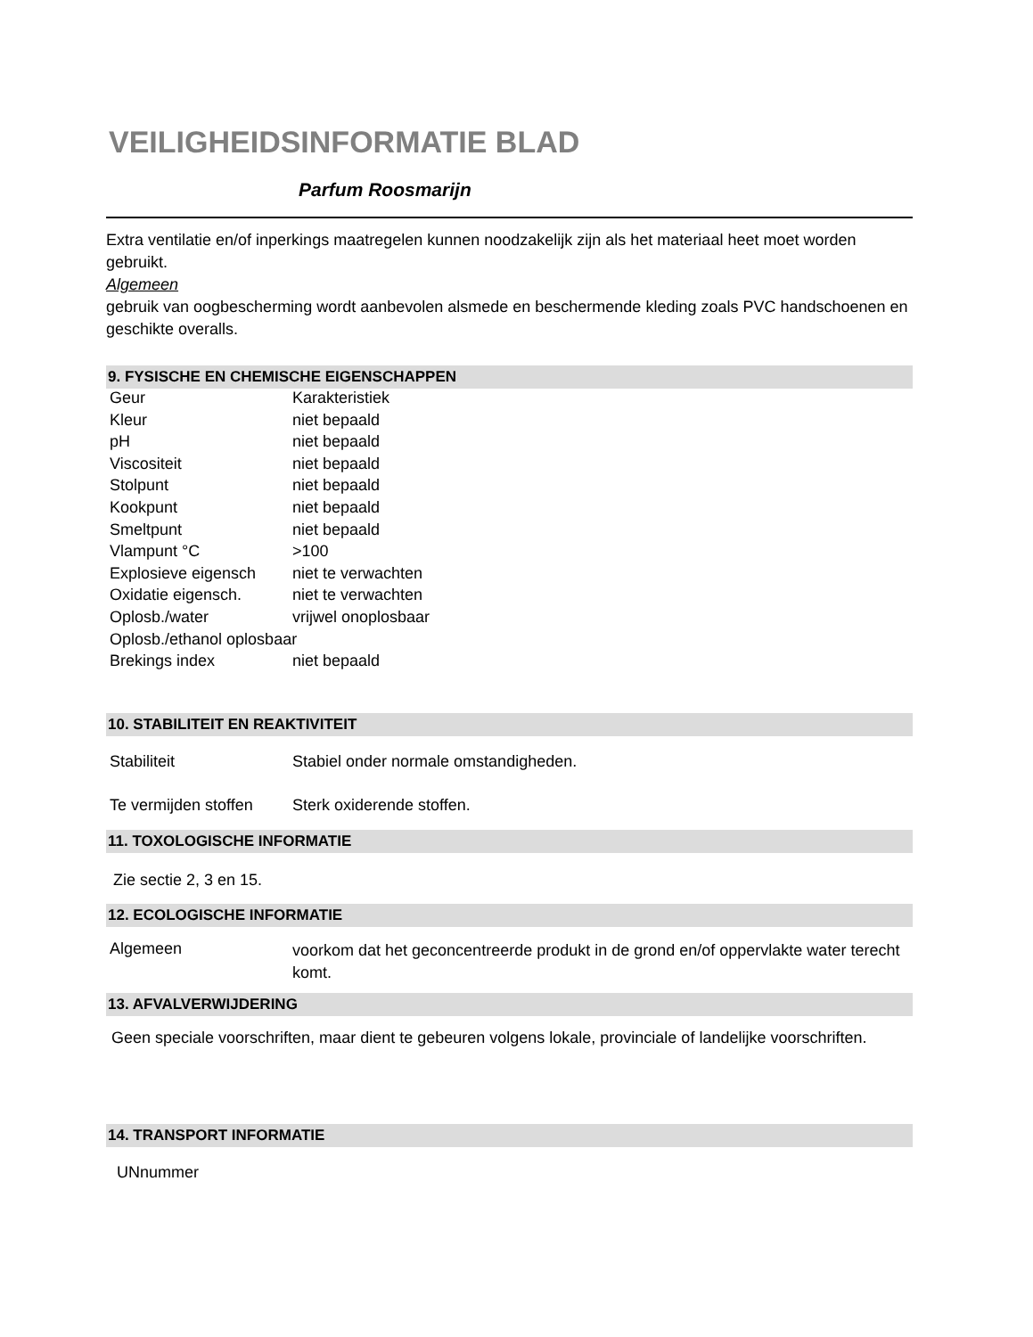VEILIGHEIDSINFORMATIE BLAD
Parfum Roosmarijn
Extra ventilatie en/of inperkings maatregelen kunnen noodzakelijk zijn als het materiaal heet moet worden gebruikt.
Algemeen
gebruik van oogbescherming wordt aanbevolen alsmede en beschermende kleding zoals PVC handschoenen en geschikte overalls.
9. FYSISCHE EN CHEMISCHE EIGENSCHAPPEN
| Geur | Karakteristiek |
| Kleur | niet bepaald |
| pH | niet bepaald |
| Viscositeit | niet bepaald |
| Stolpunt | niet bepaald |
| Kookpunt | niet bepaald |
| Smeltpunt | niet bepaald |
| Vlampunt °C | >100 |
| Explosieve eigensch | niet te verwachten |
| Oxidatie eigensch. | niet te verwachten |
| Oplosb./water | vrijwel onoplosbaar |
| Oplosb./ethanol oplosbaar | |
| Brekings index | niet bepaald |
10. STABILITEIT EN REAKTIVITEIT
| Stabiliteit | Stabiel onder normale omstandigheden. |
| Te vermijden stoffen | Sterk oxiderende stoffen. |
11. TOXOLOGISCHE INFORMATIE
Zie sectie 2, 3 en 15.
12. ECOLOGISCHE INFORMATIE
| Algemeen | voorkom dat het geconcentreerde produkt in de grond en/of oppervlakte water terecht komt. |
13. AFVALVERWIJDERING
Geen speciale voorschriften, maar dient te gebeuren volgens lokale, provinciale of landelijke voorschriften.
14. TRANSPORT INFORMATIE
UNnummer